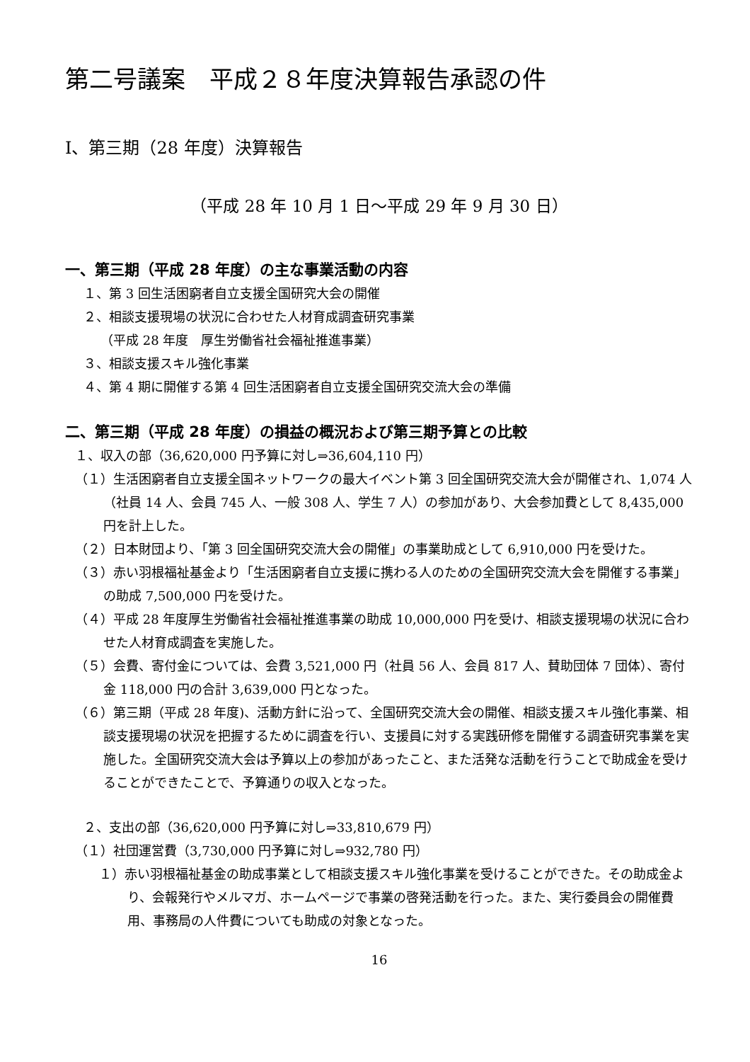第二号議案　平成２８年度決算報告承認の件
Ⅰ、第三期（28 年度）決算報告
（平成 28 年 10 月 1 日～平成 29 年 9 月 30 日）
一、第三期（平成 28 年度）の主な事業活動の内容
１、第 3 回生活困窮者自立支援全国研究大会の開催
２、相談支援現場の状況に合わせた人材育成調査研究事業
（平成 28 年度　厚生労働省社会福祉推進事業）
３、相談支援スキル強化事業
４、第 4 期に開催する第 4 回生活困窮者自立支援全国研究交流大会の準備
二、第三期（平成 28 年度）の損益の概況および第三期予算との比較
１、収入の部（36,620,000 円予算に対し⇒36,604,110 円）
（１）生活困窮者自立支援全国ネットワークの最大イベント第 3 回全国研究交流大会が開催され、1,074 人（社員 14 人、会員 745 人、一般 308 人、学生 7 人）の参加があり、大会参加費として 8,435,000 円を計上した。
（２）日本財団より、「第 3 回全国研究交流大会の開催」の事業助成として 6,910,000 円を受けた。
（３）赤い羽根福祉基金より「生活困窮者自立支援に携わる人のための全国研究交流大会を開催する事業」の助成 7,500,000 円を受けた。
（４）平成 28 年度厚生労働省社会福祉推進事業の助成 10,000,000 円を受け、相談支援現場の状況に合わせた人材育成調査を実施した。
（５）会費、寄付金については、会費 3,521,000 円（社員 56 人、会員 817 人、賛助団体 7 団体）、寄付金 118,000 円の合計 3,639,000 円となった。
（６）第三期（平成 28 年度)、活動方針に沿って、全国研究交流大会の開催、相談支援スキル強化事業、相談支援現場の状況を把握するために調査を行い、支援員に対する実践研修を開催する調査研究事業を実施した。全国研究交流大会は予算以上の参加があったこと、また活発な活動を行うことで助成金を受けることができたことで、予算通りの収入となった。
２、支出の部（36,620,000 円予算に対し⇒33,810,679 円）
（１）社団運営費（3,730,000 円予算に対し⇒932,780 円）
１）赤い羽根福祉基金の助成事業として相談支援スキル強化事業を受けることができた。その助成金より、会報発行やメルマガ、ホームページで事業の啓発活動を行った。また、実行委員会の開催費用、事務局の人件費についても助成の対象となった。
16